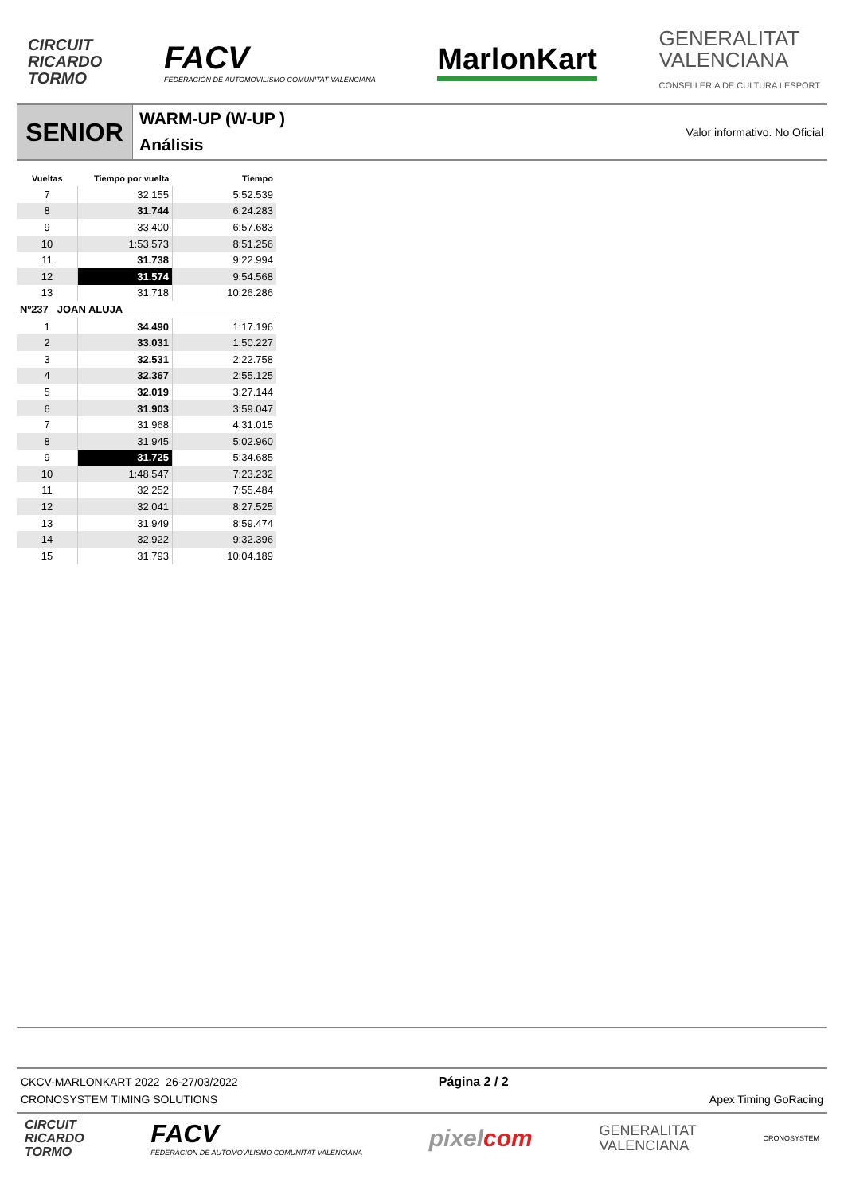CIRCUIT
RICARDO
TORMO
FACV
FEDERACIÓN DE AUTOMOVILISMO COMUNITAT VALENCIANA
MarlonKart
GENERALITAT
VALENCIANA
CONSELLERIA DE CULTURA I ESPORT
SENIOR
WARM-UP (W-UP )
Análisis
Valor informativo. No Oficial
| Vueltas | Tiempo por vuelta | Tiempo |
| --- | --- | --- |
| 7 | 32.155 | 5:52.539 |
| 8 | 31.744 | 6:24.283 |
| 9 | 33.400 | 6:57.683 |
| 10 | 1:53.573 | 8:51.256 |
| 11 | 31.738 | 9:22.994 |
| 12 | 31.574 | 9:54.568 |
| 13 | 31.718 | 10:26.286 |
| Nº237 JOAN ALUJA | | |
| 1 | 34.490 | 1:17.196 |
| 2 | 33.031 | 1:50.227 |
| 3 | 32.531 | 2:22.758 |
| 4 | 32.367 | 2:55.125 |
| 5 | 32.019 | 3:27.144 |
| 6 | 31.903 | 3:59.047 |
| 7 | 31.968 | 4:31.015 |
| 8 | 31.945 | 5:02.960 |
| 9 | 31.725 | 5:34.685 |
| 10 | 1:48.547 | 7:23.232 |
| 11 | 32.252 | 7:55.484 |
| 12 | 32.041 | 8:27.525 |
| 13 | 31.949 | 8:59.474 |
| 14 | 32.922 | 9:32.396 |
| 15 | 31.793 | 10:04.189 |
CKCV-MARLONKART 2022 26-27/03/2022
CRONOSYSTEM TIMING SOLUTIONS
Página 2 / 2 Apex Timing GoRacing
CIRCUIT
RICARDO
TORMO
FACV
FEDERACIÓN DE AUTOMOVILISMO COMUNITAT VALENCIANA
pixelcom
GENERALITAT
VALENCIANA
CRONOSYSTEM